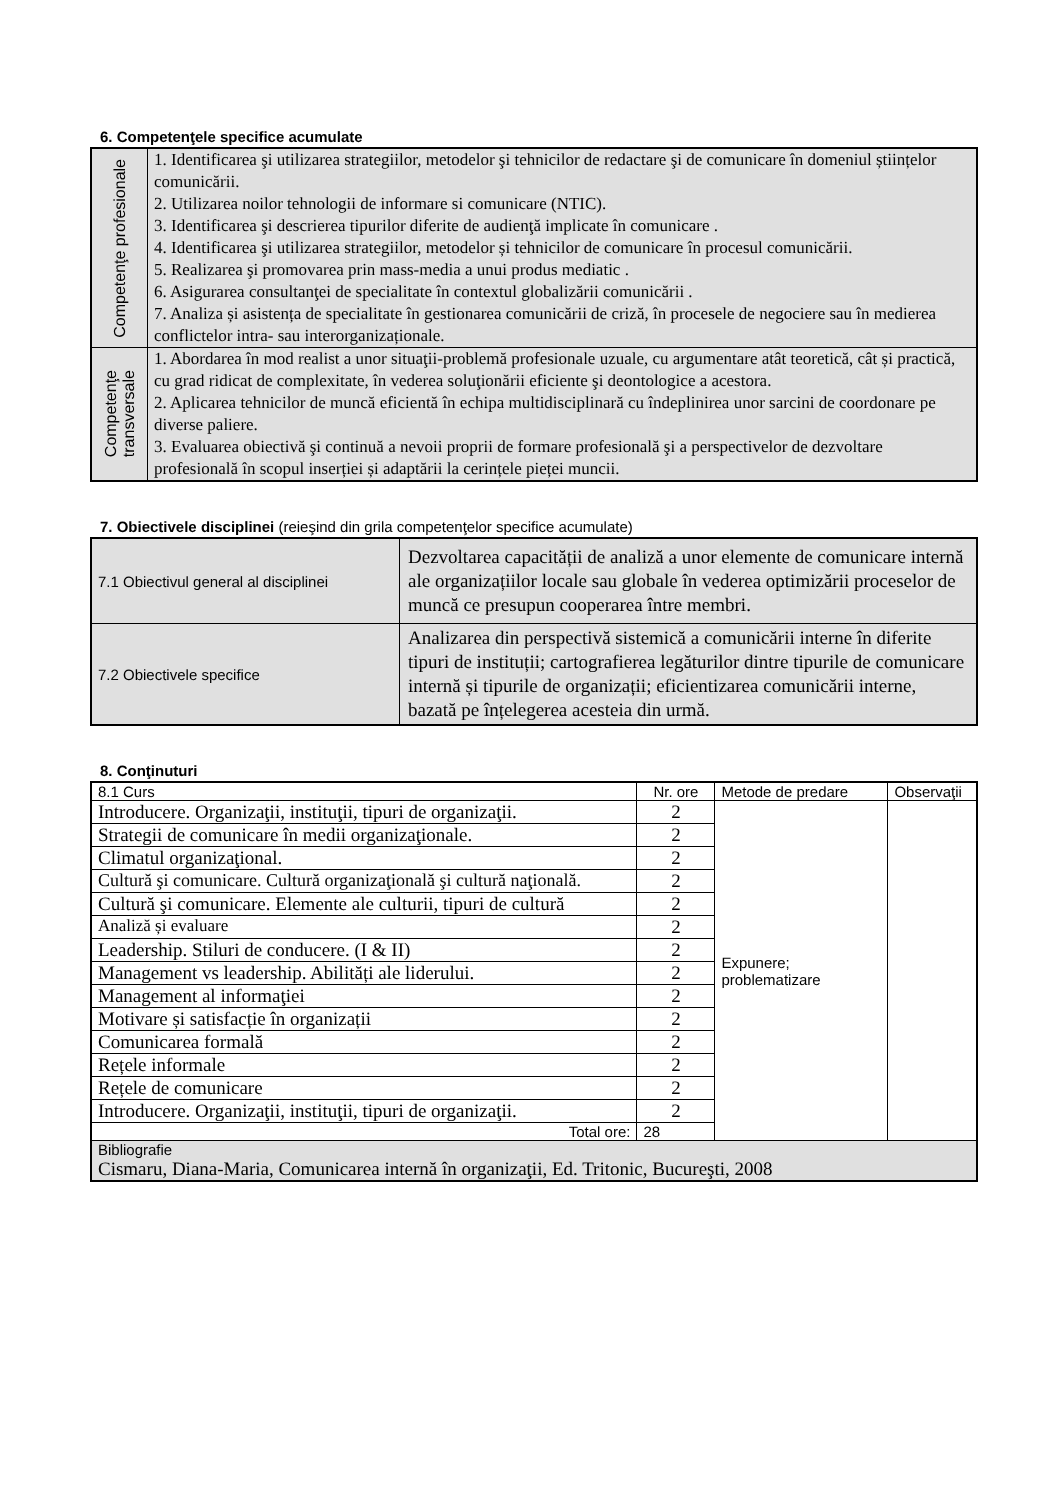6. Competenţele specifice acumulate
| Competenţe profesionale | 1. Identificarea şi utilizarea strategiilor, metodelor şi tehnicilor de redactare şi de comunicare în domeniul științelor comunicării. 2. Utilizarea noilor tehnologii de informare si comunicare (NTIC). 3. Identificarea şi descrierea tipurilor diferite de audienţă implicate în comunicare . 4. Identificarea şi utilizarea strategiilor, metodelor și tehnicilor de comunicare în procesul comunicării. 5. Realizarea şi promovarea prin mass-media a unui produs mediatic . 6. Asigurarea consultanţei de specialitate în contextul globalizării comunicării . 7. Analiza și asistența de specialitate în gestionarea comunicării de criză, în procesele de negociere sau în medierea conflictelor intra- sau interorganizaționale. |
| Competenţe transversale | 1. Abordarea în mod realist a unor situaţii-problemă profesionale uzuale, cu argumentare atât teoretică, cât și practică, cu grad ridicat de complexitate, în vederea soluţionării eficiente şi deontologice a acestora. 2. Aplicarea tehnicilor de muncă eficientă în echipa multidisciplinară cu îndeplinirea unor sarcini de coordonare pe diverse paliere. 3. Evaluarea obiectivă şi continuă a nevoii proprii de formare profesională şi a perspectivelor de dezvoltare profesională în scopul inserției și adaptării la cerințele pieței muncii. |
7. Obiectivele disciplinei (reieşind din grila competenţelor specifice acumulate)
| 7.1 Obiectivul general al disciplinei | Dezvoltarea capacității de analiză a unor elemente de comunicare internă ale organizațiilor locale sau globale în vederea optimizării proceselor de muncă ce presupun cooperarea între membri. |
| 7.2 Obiectivele specifice | Analizarea din perspectivă sistemică a comunicării interne în diferite tipuri de instituții; cartografierea legăturilor dintre tipurile de comunicare internă și tipurile de organizații; eficientizarea comunicării interne, bazată pe înțelegerea acesteia din urmă. |
8. Conţinuturi
| 8.1 Curs | Nr. ore | Metode de predare | Observaţii |
| Introducere. Organizaţii, instituţii, tipuri de organizaţii. | 2 | Expunere; problematizare | |
| Strategii de comunicare în medii organizaţionale. | 2 | | |
| Climatul organizaţional. | 2 | | |
| Cultură şi comunicare. Cultură organizaţională şi cultură naţională. | 2 | | |
| Cultură şi comunicare. Elemente ale culturii, tipuri de cultură | 2 | | |
| Analiză și evaluare | 2 | | |
| Leadership. Stiluri de conducere. (I & II) | 2 | | |
| Management vs leadership. Abilități ale liderului. | 2 | | |
| Management al informaţiei | 2 | | |
| Motivare și satisfacție în organizații | 2 | | |
| Comunicarea formală | 2 | | |
| Rețele informale | 2 | | |
| Rețele de comunicare | 2 | | |
| Introducere. Organizaţii, instituţii, tipuri de organizaţii. | 2 | | |
| Total ore: | 28 | | |
| Bibliografie Cismaru, Diana-Maria, Comunicarea internă în organizaţii, Ed. Tritonic, Bucureşti, 2008 | | | |